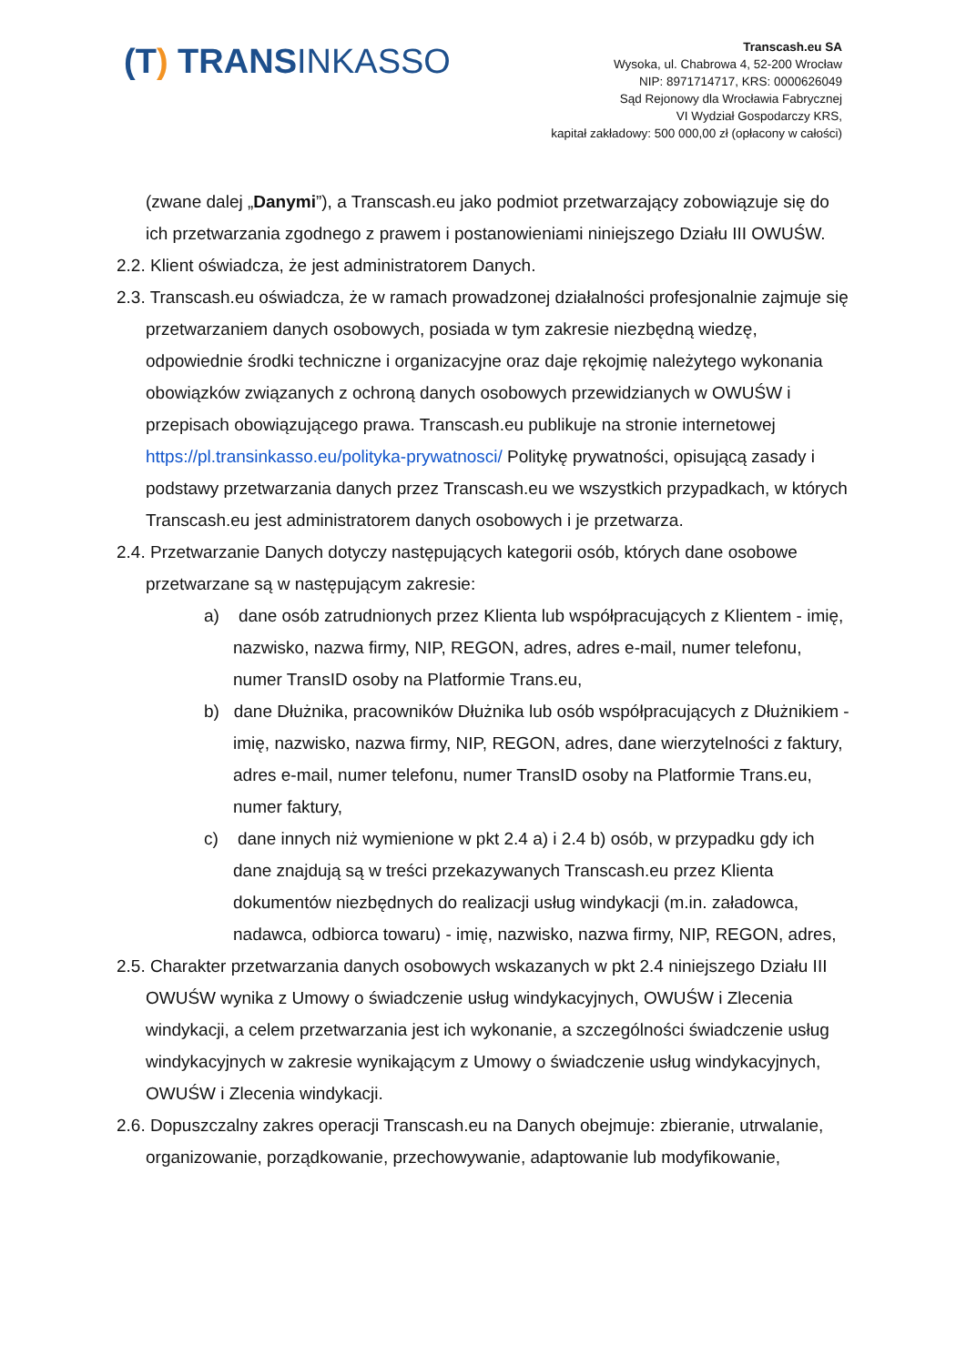(T) TRANSINKASSO
Transcash.eu SA
Wysoka, ul. Chabrowa 4, 52-200 Wrocław
NIP: 8971714717, KRS: 0000626049
Sąd Rejonowy dla Wrocławia Fabrycznej
VI Wydział Gospodarczy KRS,
kapitał zakładowy: 500 000,00 zł (opłacony w całości)
(zwane dalej „Danymi”), a Transcash.eu jako podmiot przetwarzający zobowiązuje się do ich przetwarzania zgodnego z prawem i postanowieniami niniejszego Działu III OWUŚW.
2.2. Klient oświadcza, że jest administratorem Danych.
2.3. Transcash.eu oświadcza, że w ramach prowadzonej działalności profesjonalnie zajmuje się przetwarzaniem danych osobowych, posiada w tym zakresie niezbędną wiedzę, odpowiednie środki techniczne i organizacyjne oraz daje rękojmię należytego wykonania obowiązków związanych z ochroną danych osobowych przewidzianych w OWUŚW i przepisach obowiązującego prawa. Transcash.eu publikuje na stronie internetowej https://pl.transinkasso.eu/polityka-prywatnosci/ Politykę prywatności, opisującą zasady i podstawy przetwarzania danych przez Transcash.eu we wszystkich przypadkach, w których Transcash.eu jest administratorem danych osobowych i je przetwarza.
2.4. Przetwarzanie Danych dotyczy następujących kategorii osób, których dane osobowe przetwarzane są w następującym zakresie:
a) dane osób zatrudnionych przez Klienta lub współpracujących z Klientem - imię, nazwisko, nazwa firmy, NIP, REGON, adres, adres e-mail, numer telefonu, numer TransID osoby na Platformie Trans.eu,
b) dane Dłużnika, pracowników Dłużnika lub osób współpracujących z Dłużnikiem - imię, nazwisko, nazwa firmy, NIP, REGON, adres, dane wierzytelności z faktury, adres e-mail, numer telefonu, numer TransID osoby na Platformie Trans.eu, numer faktury,
c) dane innych niż wymienione w pkt 2.4 a) i 2.4 b) osób, w przypadku gdy ich dane znajdują są w treści przekazywanych Transcash.eu przez Klienta dokumentów niezbędnych do realizacji usług windykacji (m.in. załadowca, nadawca, odbiorca towaru) - imię, nazwisko, nazwa firmy, NIP, REGON, adres,
2.5. Charakter przetwarzania danych osobowych wskazanych w pkt 2.4 niniejszego Działu III OWUŚW wynika z Umowy o świadczenie usług windykacyjnych, OWUŚW i Zlecenia windykacji, a celem przetwarzania jest ich wykonanie, a szczególności świadczenie usług windykacyjnych w zakresie wynikającym z Umowy o świadczenie usług windykacyjnych, OWUŚW i Zlecenia windykacji.
2.6. Dopuszczalny zakres operacji Transcash.eu na Danych obejmuje: zbieranie, utrwalanie, organizowanie, porządkowanie, przechowywanie, adaptowanie lub modyfikowanie,